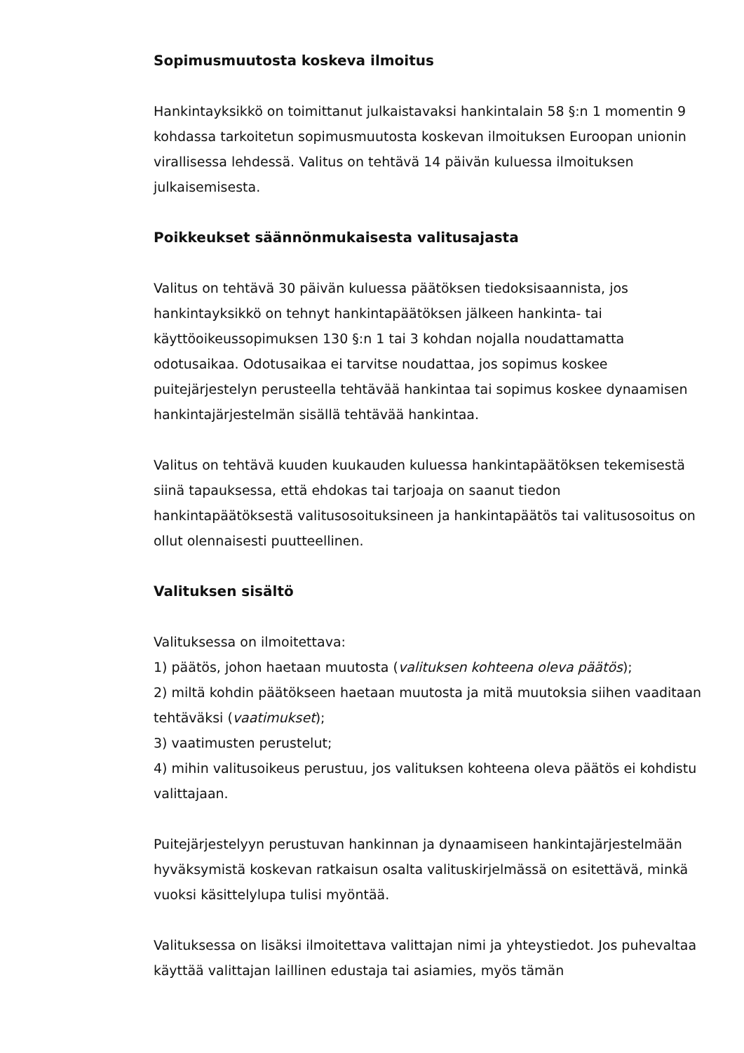Sopimusmuutosta koskeva ilmoitus
Hankintayksikkö on toimittanut julkaistavaksi hankintalain 58 §:n 1 momentin 9 kohdassa tarkoitetun sopimusmuutosta koskevan ilmoituksen Euroopan unionin virallisessa lehdessä. Valitus on tehtävä 14 päivän kuluessa ilmoituksen julkaisemisesta.
Poikkeukset säännönmukaisesta valitusajasta
Valitus on tehtävä 30 päivän kuluessa päätöksen tiedoksisaannista, jos hankintayksikkö on tehnyt hankintapäätöksen jälkeen hankinta- tai käyttöoikeussopimuksen 130 §:n 1 tai 3 kohdan nojalla noudattamatta odotusaikaa. Odotusaikaa ei tarvitse noudattaa, jos sopimus koskee puitejärjestelyn perusteella tehtävää hankintaa tai sopimus koskee dynaamisen hankintajärjestelmän sisällä tehtävää hankintaa.
Valitus on tehtävä kuuden kuukauden kuluessa hankintapäätöksen tekemisestä siinä tapauksessa, että ehdokas tai tarjoaja on saanut tiedon hankintapäätöksestä valitusosoituksineen ja hankintapäätös tai valitusosoitus on ollut olennaisesti puutteellinen.
Valituksen sisältö
Valituksessa on ilmoitettava:
1) päätös, johon haetaan muutosta (valituksen kohteena oleva päätös);
2) miltä kohdin päätökseen haetaan muutosta ja mitä muutoksia siihen vaaditaan tehtäväksi (vaatimukset);
3) vaatimusten perustelut;
4) mihin valitusoikeus perustuu, jos valituksen kohteena oleva päätös ei kohdistu valittajaan.
Puitejärjestelyyn perustuvan hankinnan ja dynaamiseen hankintajärjestelmään hyväksymistä koskevan ratkaisun osalta valituskirjelmässä on esitettävä, minkä vuoksi käsittelylupa tulisi myöntää.
Valituksessa on lisäksi ilmoitettava valittajan nimi ja yhteystiedot. Jos puhevaltaa käyttää valittajan laillinen edustaja tai asiamies, myös tämän